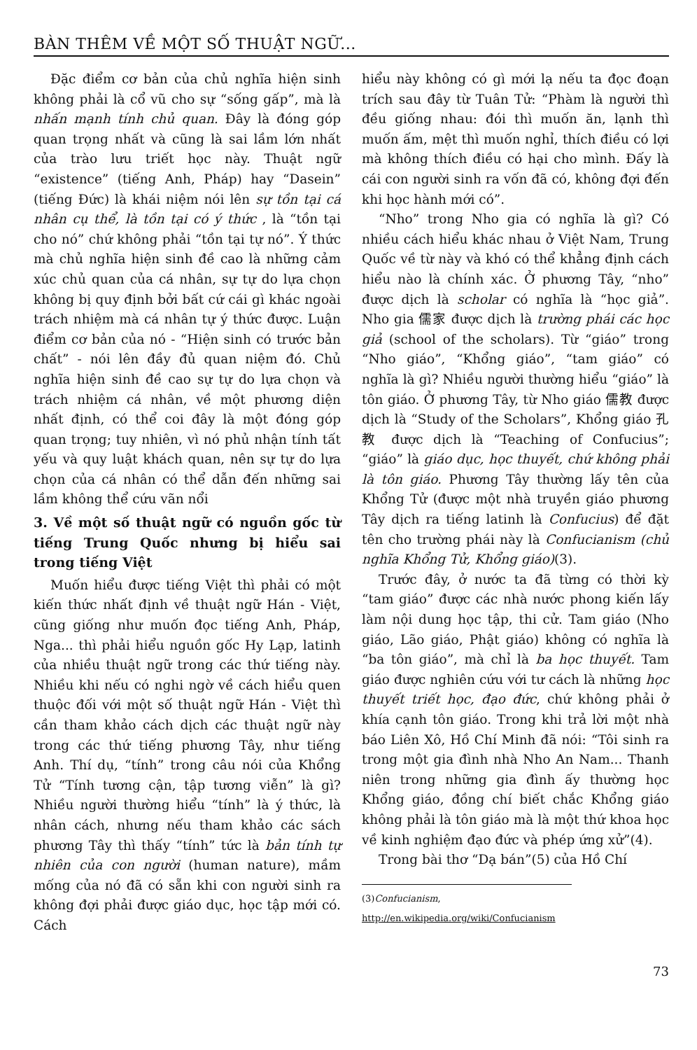BÀN THÊM VỀ MỘT SỐ THUẬT NGỮ...
Đặc điểm cơ bản của chủ nghĩa hiện sinh không phải là cổ vũ cho sự “sống gấp”, mà là nhấn mạnh tính chủ quan. Đây là đóng góp quan trọng nhất và cũng là sai lầm lớn nhất của trào lưu triết học này. Thuật ngữ “existence” (tiếng Anh, Pháp) hay “Dasein” (tiếng Đức) là khái niệm nói lên sự tồn tại cá nhân cụ thể, là tồn tại có ý thức , là “tồn tại cho nó” chứ không phải “tồn tại tự nó”. Ý thức mà chủ nghĩa hiện sinh đề cao là những cảm xúc chủ quan của cá nhân, sự tự do lựa chọn không bị quy định bởi bất cứ cái gì khác ngoài trách nhiệm mà cá nhân tự ý thức được. Luận điểm cơ bản của nó - “Hiện sinh có trước bản chất” - nói lên đầy đủ quan niệm đó. Chủ nghĩa hiện sinh đề cao sự tự do lựa chọn và trách nhiệm cá nhân, về một phương diện nhất định, có thể coi đây là một đóng góp quan trọng; tuy nhiên, vì nó phủ nhận tính tất yếu và quy luật khách quan, nên sự tự do lựa chọn của cá nhân có thể dẫn đến những sai lầm không thể cứu vãn nổi
3. Về một số thuật ngữ có nguồn gốc từ tiếng Trung Quốc nhưng bị hiểu sai trong tiếng Việt
Muốn hiểu được tiếng Việt thì phải có một kiến thức nhất định về thuật ngữ Hán - Việt, cũng giống như muốn đọc tiếng Anh, Pháp, Nga... thì phải hiểu nguồn gốc Hy Lạp, latinh của nhiều thuật ngữ trong các thứ tiếng này. Nhiều khi nếu có nghi ngờ về cách hiểu quen thuộc đối với một số thuật ngữ Hán - Việt thì cần tham khảo cách dịch các thuật ngữ này trong các thứ tiếng phương Tây, như tiếng Anh. Thí dụ, “tính” trong câu nói của Khổng Tử “Tính tương cận, tập tương viễn” là gì? Nhiều người thường hiểu “tính” là ý thức, là nhân cách, nhưng nếu tham khảo các sách phương Tây thì thấy “tính” tức là bản tính tự nhiên của con người (human nature), mầm mống của nó đã có sẵn khi con người sinh ra không đợi phải được giáo dục, học tập mới có. Cách
hiểu này không có gì mới lạ nếu ta đọc đoạn trích sau đây từ Tuân Tử: “Phàm là người thì đều giống nhau: đói thì muốn ăn, lạnh thì muốn ấm, mệt thì muốn nghỉ, thích điều có lợi mà không thích điều có hại cho mình. Đấy là cái con người sinh ra vốn đã có, không đợi đến khi học hành mới có”.
“Nho” trong Nho gia có nghĩa là gì? Có nhiều cách hiểu khác nhau ở Việt Nam, Trung Quốc về từ này và khó có thể khẳng định cách hiểu nào là chính xác. Ở phương Tây, “nho” được dịch là scholar có nghĩa là “học giả”. Nho gia 儒家 được dịch là trường phái các học giả (school of the scholars). Từ “giáo” trong “Nho giáo”, “Khổng giáo”, “tam giáo” có nghĩa là gì? Nhiều người thường hiểu “giáo” là tôn giáo. Ở phương Tây, từ Nho giáo 儒教 được dịch là “Study of the Scholars”, Khổng giáo 孔教 được dịch là “Teaching of Confucius”; “giáo” là giáo dục, học thuyết, chứ không phải là tôn giáo. Phương Tây thường lấy tên của Khổng Tử (được một nhà truyền giáo phương Tây dịch ra tiếng latinh là Confucius) để đặt tên cho trường phái này là Confucianism (chủ nghĩa Khổng Tử, Khổng giáo)(3).
Trước đây, ở nước ta đã từng có thời kỳ “tam giáo” được các nhà nước phong kiến lấy làm nội dung học tập, thi cử. Tam giáo (Nho giáo, Lão giáo, Phật giáo) không có nghĩa là “ba tôn giáo”, mà chỉ là ba học thuyết. Tam giáo được nghiên cứu với tư cách là những học thuyết triết học, đạo đức, chứ không phải ở khía cạnh tôn giáo. Trong khi trả lời một nhà báo Liên Xô, Hồ Chí Minh đã nói: “Tôi sinh ra trong một gia đình nhà Nho An Nam... Thanh niên trong những gia đình ấy thường học Khổng giáo, đồng chí biết chắc Khổng giáo không phải là tôn giáo mà là một thứ khoa học về kinh nghiệm đạo đức và phép ứng xử”(4).
Trong bài thơ “Dạ bán”(5) của Hồ Chí
(3)Confucianism, http://en.wikipedia.org/wiki/Confucianism
73